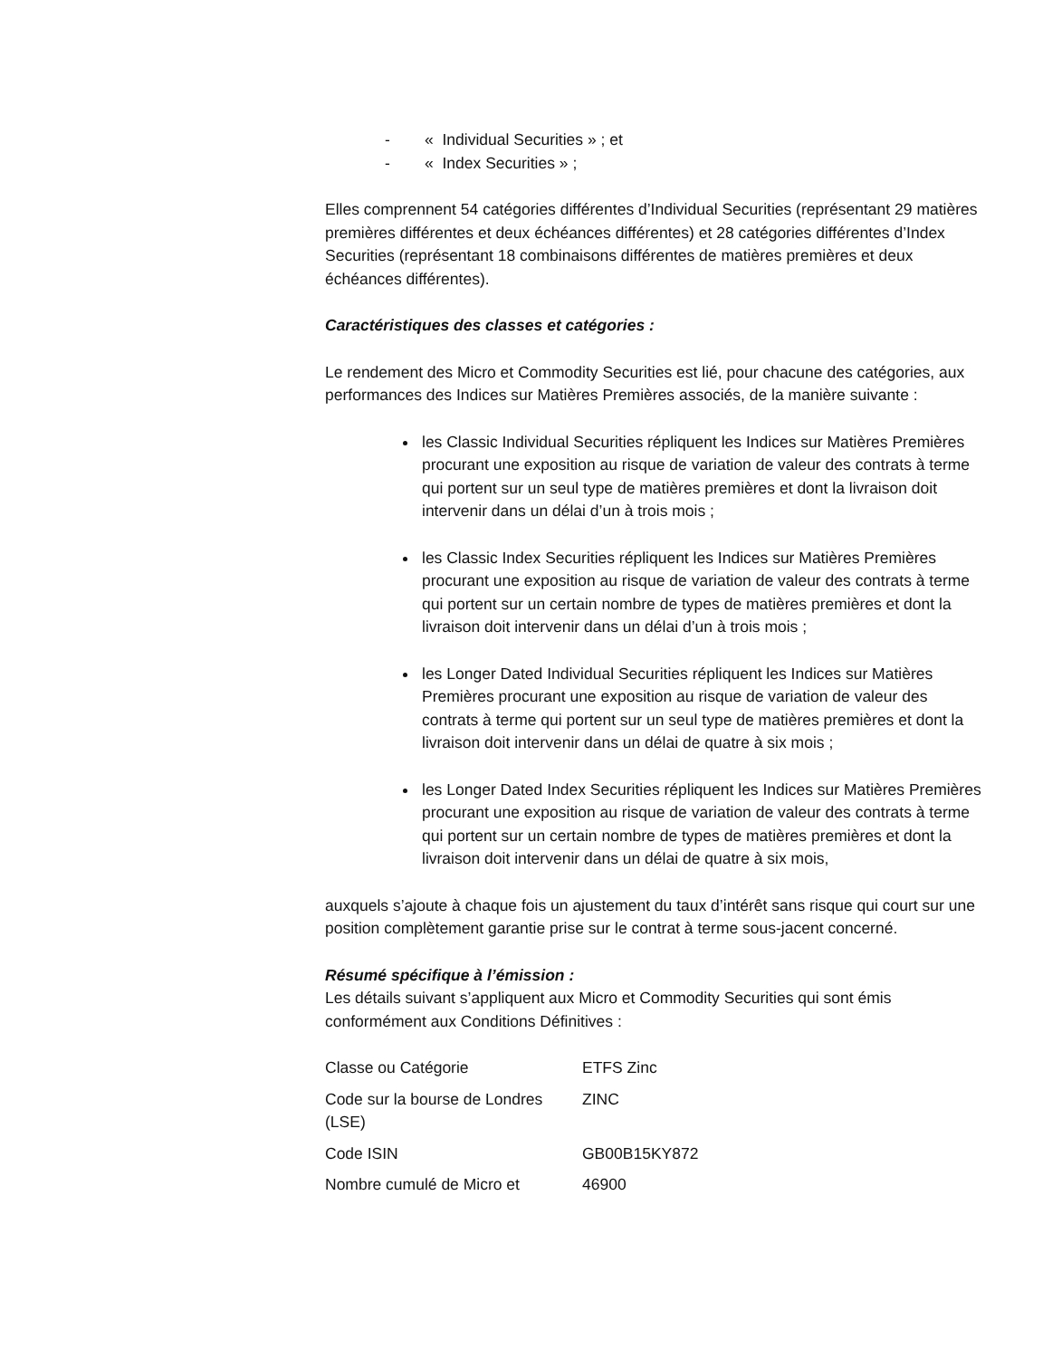- « Individual Securities » ; et
- « Index Securities » ;
Elles comprennent 54 catégories différentes d’Individual Securities (représentant 29 matières premières différentes et deux échéances différentes) et 28 catégories différentes d’Index Securities (représentant 18 combinaisons différentes de matières premières et deux échéances différentes).
Caractéristiques des classes et catégories :
Le rendement des Micro et Commodity Securities est lié, pour chacune des catégories, aux performances des Indices sur Matières Premières associés, de la manière suivante :
les Classic Individual Securities répliquent les Indices sur Matières Premières procurant une exposition au risque de variation de valeur des contrats à terme qui portent sur un seul type de matières premières et dont la livraison doit intervenir dans un délai d’un à trois mois ;
les Classic Index Securities répliquent les Indices sur Matières Premières procurant une exposition au risque de variation de valeur des contrats à terme qui portent sur un certain nombre de types de matières premières et dont la livraison doit intervenir dans un délai d’un à trois mois ;
les Longer Dated Individual Securities répliquent les Indices sur Matières Premières procurant une exposition au risque de variation de valeur des contrats à terme qui portent sur un seul type de matières premières et dont la livraison doit intervenir dans un délai de quatre à six mois ;
les Longer Dated Index Securities répliquent les Indices sur Matières Premières procurant une exposition au risque de variation de valeur des contrats à terme qui portent sur un certain nombre de types de matières premières et dont la livraison doit intervenir dans un délai de quatre à six mois,
auxquels s’ajoute à chaque fois un ajustement du taux d’intérêt sans risque qui court sur une position complètement garantie prise sur le contrat à terme sous-jacent concerné.
Résumé spécifique à l’émission :
Les détails suivant s’appliquent aux Micro et Commodity Securities qui sont émis conformément aux Conditions Définitives :
| Classe ou Catégorie | ETFS Zinc |
| Code sur la bourse de Londres (LSE) | ZINC |
| Code ISIN | GB00B15KY872 |
| Nombre cumulé de Micro et | 46900 |